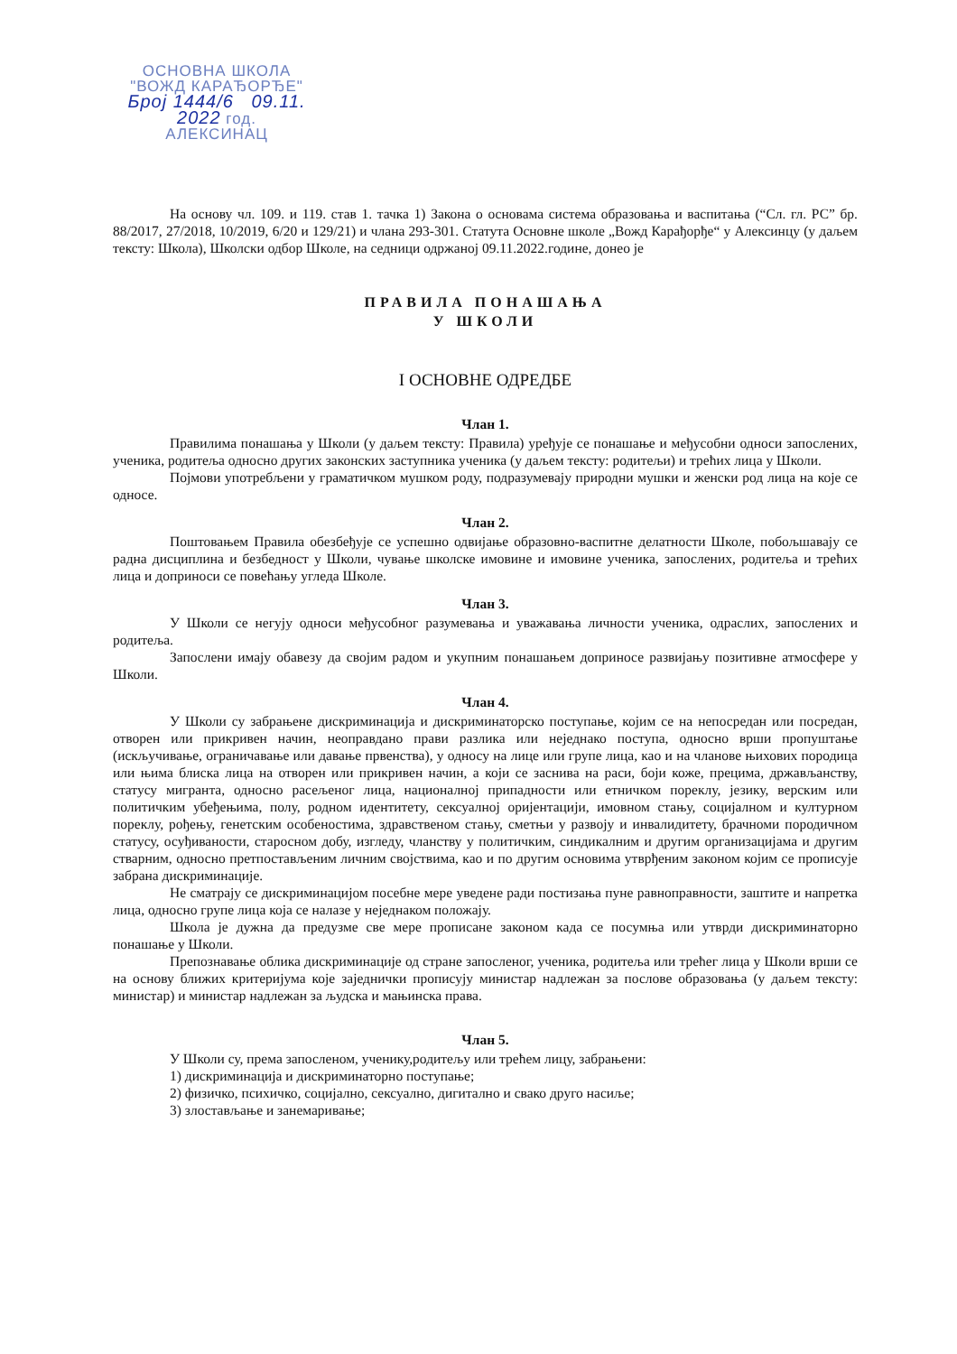ОСНОВНА ШКОЛА
"ВОЖД КАРАЂОРЂЕ"
Број 1444/6 09.11. 2022 год.
АЛЕКСИНАЦ
На основу чл. 109. и 119. став 1. тачка 1) Закона о основама система образовања и васпитања (“Сл. гл. РС” бр. 88/2017, 27/2018, 10/2019, 6/20 и 129/21) и члана 293-301. Статута Основне школе „Вожд Карађорђе“ у Алексинцу (у даљем тексту: Школа), Школски одбор Школе, на седници одржаној 09.11.2022.године, донео је
ПРАВИЛА ПОНАШАЊА
У ШКОЛИ
I ОСНОВНЕ ОДРЕДБЕ
Члан 1.
Правилима понашања у Школи (у даљем тексту: Правила) уређује се понашање и међусобни односи запослених, ученика, родитеља односно других законских заступника ученика (у даљем тексту: родитељи) и трећих лица у Школи.
Појмови употребљени у граматичком мушком роду, подразумевају природни мушки и женски род лица на које се односе.
Члан 2.
Поштовањем Правила обезбеђује се успешно одвијање образовно-васпитне делатности Школе, побољшавају се радна дисциплина и безбедност у Школи, чување школске имовине и имовине ученика, запослених, родитеља и трећих лица и доприноси се повећању угледа Школе.
Члан 3.
У Школи се негују односи међусобног разумевања и уважавања личности ученика, одраслих, запослених и родитеља.
Запослени имају обавезу да својим радом и укупним понашањем доприносе развијању позитивне атмосфере у Школи.
Члан 4.
У Школи су забрањене дискриминација и дискриминаторско поступање, којим се на непосредан или посредан, отворен или прикривен начин, неоправдано прави разлика или неједнако поступа, односно врши пропуштање (искључивање, ограничавање или давање првенства), у односу на лице или групе лица, као и на чланове њихових породица или њима блиска лица на отворен или прикривен начин, а који се заснива на раси, боји коже, прецима, држављанству, статусу мигранта, односно расељеног лица, националној припадности или етничком пореклу, језику, верским или политичким убеђењима, полу, родном идентитету, сексуалној оријентацији, имовном стању, социјалном и културном пореклу, рођењу, генетским особеностима, здравственом стању, сметњи у развоју и инвалидитету, брачноми породичном статусу, осуђиваности, старосном добу, изгледу, чланству у политичким, синдикалним и другим организацијама и другим стварним, односно претпостављеним личним својствима, као и по другим основима утврђеним законом којим се прописује забрана дискриминације.
Не сматрају се дискриминацијом посебне мере уведене ради постизања пуне равноправности, заштите и напретка лица, односно групе лица која се налазе у неједнаком положају.
Школа је дужна да предузме све мере прописане законом када се посумња или утврди дискриминаторно понашање у Школи.
Препознавање облика дискриминације од стране запосленог, ученика, родитеља или трећег лица у Школи врши се на основу ближих критеријума које заједнички прописују министар надлежан за послове образовања (у даљем тексту: министар) и министар надлежан за људска и мањинска права.
Члан 5.
У Школи су, према запосленом, ученику,родитељу или трећем лицу, забрањени:
1) дискриминација и дискриминаторно поступање;
2) физичко, психичко, социјално, сексуално, дигитално и свако друго насиље;
3) злостављање и занемаривање;